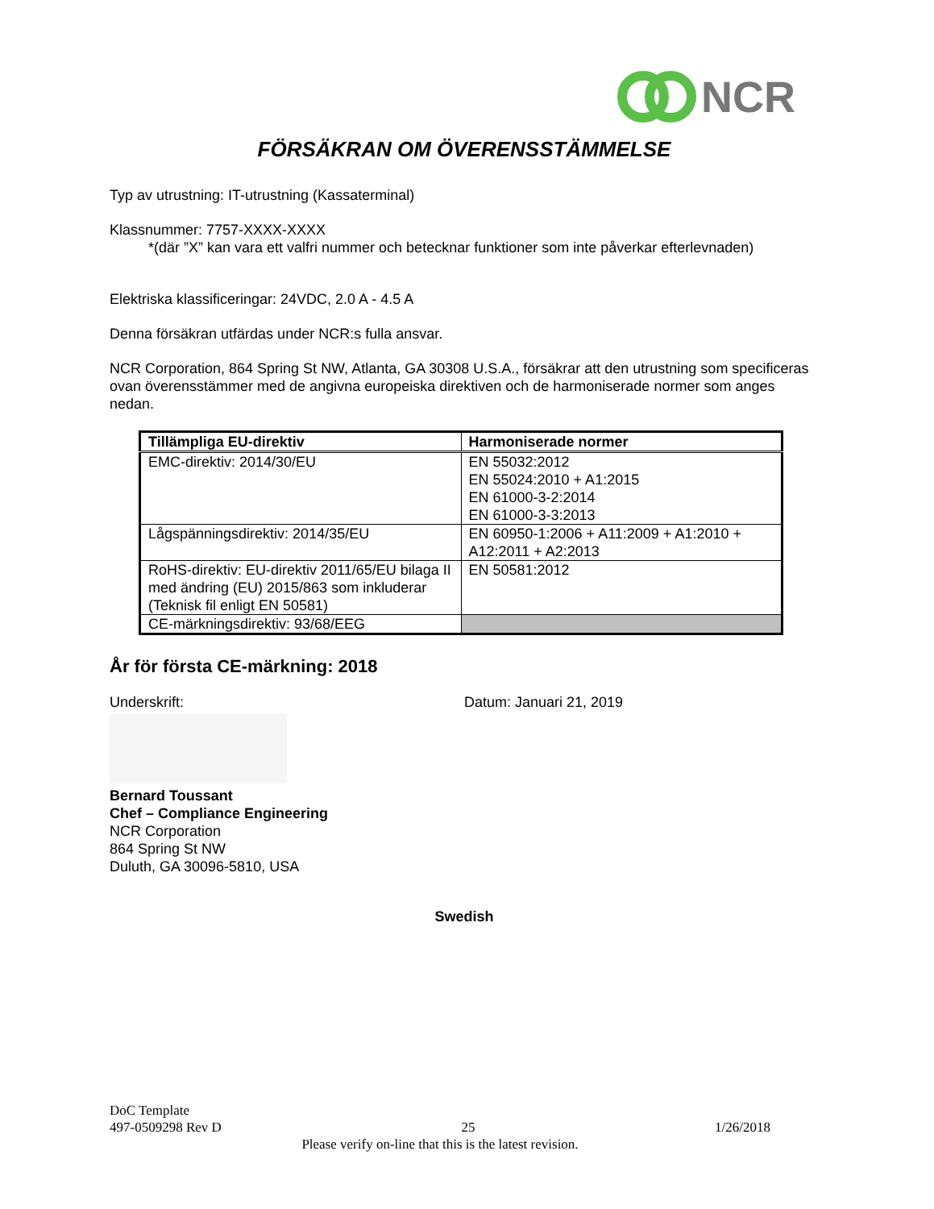NCR
FÖRSÄKRAN OM ÖVERENSSTÄMMELSE
Typ av utrustning: IT-utrustning (Kassaterminal)
Klassnummer: 7757-XXXX-XXXX
*(där ”X” kan vara ett valfri nummer och betecknar funktioner som inte påverkar efterlevnaden)
Elektriska klassificeringar: 24VDC, 2.0 A - 4.5 A
Denna försäkran utfärdas under NCR:s fulla ansvar.
NCR Corporation, 864 Spring St NW, Atlanta, GA 30308 U.S.A., försäkrar att den utrustning som specificeras ovan överensstämmer med de angivna europeiska direktiven och de harmoniserade normer som anges nedan.
| Tillämpliga EU-direktiv | Harmoniserade normer |
| --- | --- |
| EMC-direktiv: 2014/30/EU | EN 55032:2012 EN 55024:2010 + A1:2015 EN 61000-3-2:2014 EN 61000-3-3:2013 |
| Lågspänningsdirektiv: 2014/35/EU | EN 60950-1:2006 + A11:2009 + A1:2010 + A12:2011 + A2:2013 |
| RoHS-direktiv: EU-direktiv 2011/65/EU bilaga II med ändring (EU) 2015/863 som inkluderar (Teknisk fil enligt EN 50581) | EN 50581:2012 |
| CE-märkningsdirektiv: 93/68/EEG | |
År för första CE-märkning: 2018
Underskrift: Datum: Januari 21, 2019
Bernard Toussant
Chef – Compliance Engineering
NCR Corporation
864 Spring St NW
Duluth, GA 30096-5810, USA
Swedish
DoC Template
497-0509298 Rev D 25 1/26/2018
Please verify on-line that this is the latest revision.